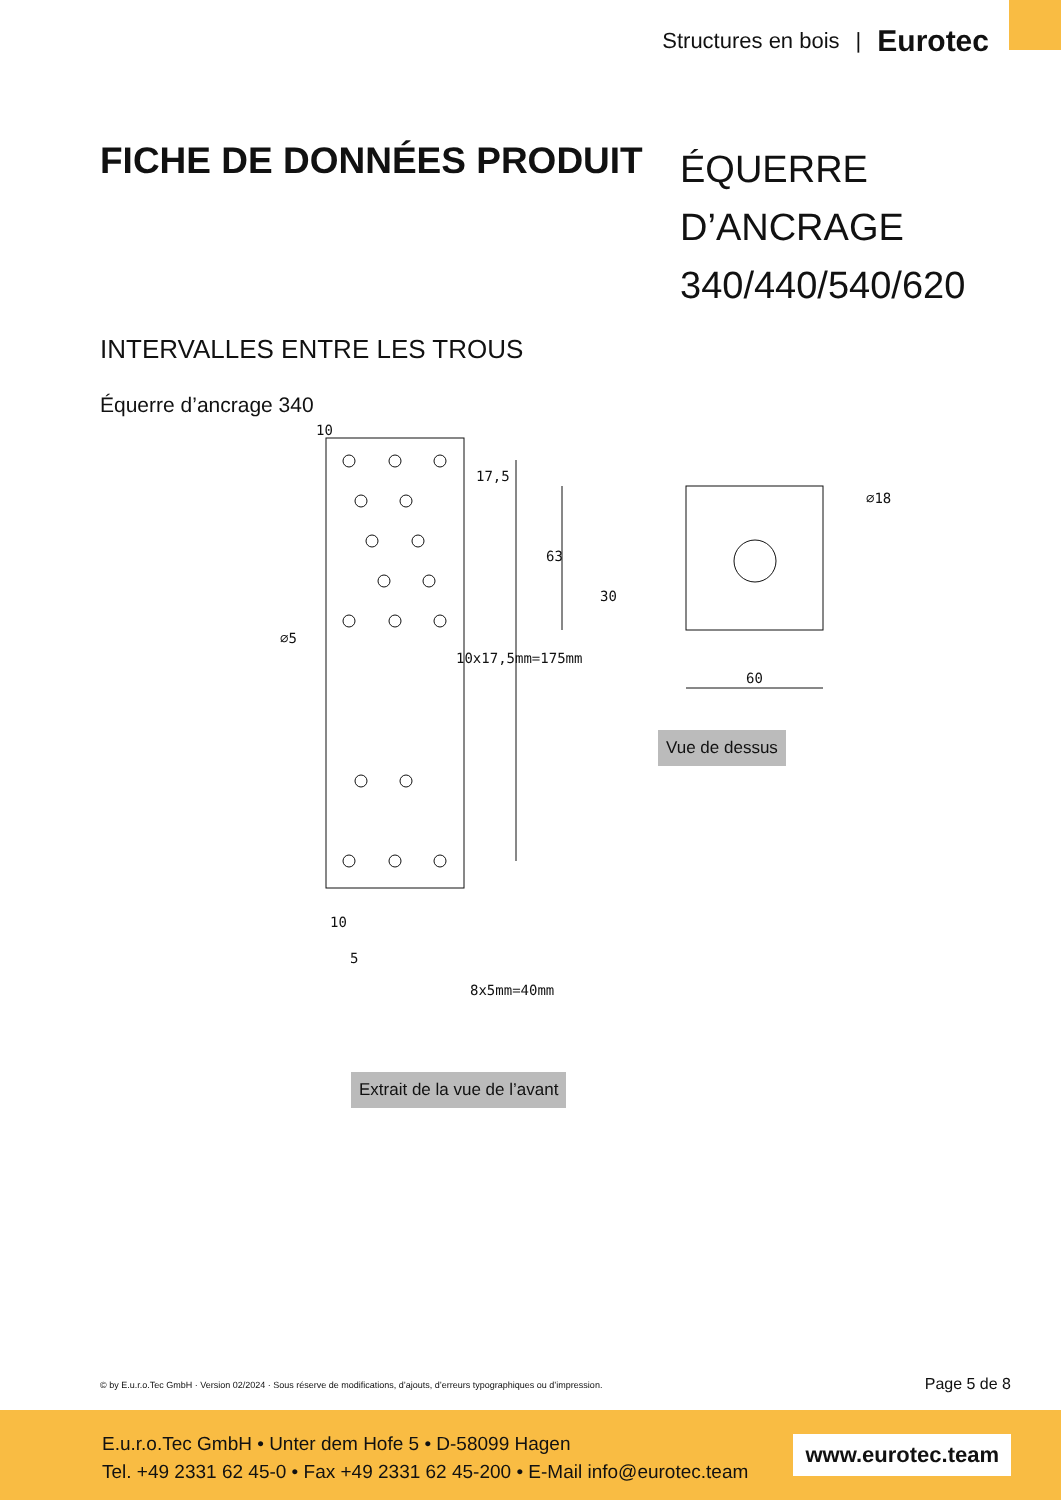Structures en bois | Eurotec
FICHE DE DONNÉES PRODUIT
ÉQUERRE D’ANCRAGE 340/440/540/620
INTERVALLES ENTRE LES TROUS
Équerre d’ancrage 340
10
17,5
10x17,5mm=175mm
⌀5
10
5
8x5mm=40mm
63
30
60
⌀18
Vue de dessus
Extrait de la vue de l’avant
© by E.u.r.o.Tec GmbH · Version 02/2024 · Sous réserve de modifications, d’ajouts, d’erreurs typographiques ou d’impression.
Page 5 de 8
E.u.r.o.Tec GmbH • Unter dem Hofe 5 • D-58099 Hagen
Tel. +49 2331 62 45-0 • Fax +49 2331 62 45-200 • E-Mail info@eurotec.team
www.eurotec.team